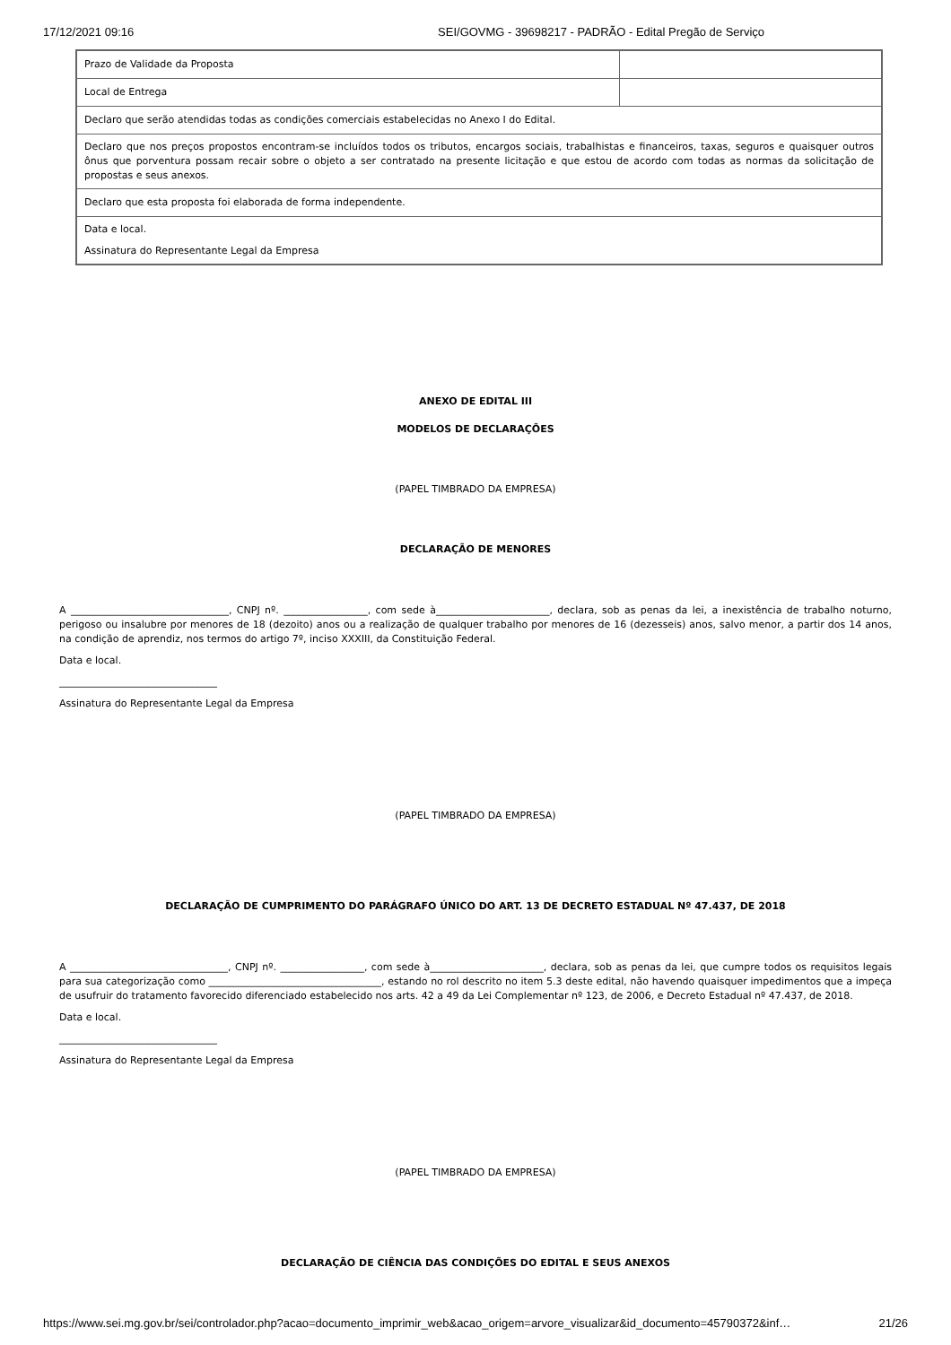17/12/2021 09:16 SEI/GOVMG - 39698217 - PADRÃO - Edital Pregão de Serviço
| Prazo de Validade da Proposta | |
| Local de Entrega | |
| Declaro que serão atendidas todas as condições comerciais estabelecidas no Anexo I do Edital. | |
| Declaro que nos preços propostos encontram-se incluídos todos os tributos, encargos sociais, trabalhistas e financeiros, taxas, seguros e quaisquer outros ônus que porventura possam recair sobre o objeto a ser contratado na presente licitação e que estou de acordo com todas as normas da solicitação de propostas e seus anexos. | |
| Declaro que esta proposta foi elaborada de forma independente. | |
| Data e local. Assinatura do Representante Legal da Empresa | |
ANEXO DE EDITAL III
MODELOS DE DECLARAÇÕES
(PAPEL TIMBRADO DA EMPRESA)
DECLARAÇÃO DE MENORES
A ________________________________, CNPJ nº. _________________, com sede à_______________________, declara, sob as penas da lei, a inexistência de trabalho noturno, perigoso ou insalubre por menores de 18 (dezoito) anos ou a realização de qualquer trabalho por menores de 16 (dezesseis) anos, salvo menor, a partir dos 14 anos, na condição de aprendiz, nos termos do artigo 7º, inciso XXXIII, da Constituição Federal.
Data e local.
________________________________
Assinatura do Representante Legal da Empresa
(PAPEL TIMBRADO DA EMPRESA)
DECLARAÇÃO DE CUMPRIMENTO DO PARÁGRAFO ÚNICO DO ART. 13 DE DECRETO ESTADUAL Nº 47.437, DE 2018
A ________________________________, CNPJ nº. _________________, com sede à_______________________, declara, sob as penas da lei, que cumpre todos os requisitos legais para sua categorização como ___________________________________, estando no rol descrito no item 5.3 deste edital, não havendo quaisquer impedimentos que a impeça de usufruir do tratamento favorecido diferenciado estabelecido nos arts. 42 a 49 da Lei Complementar nº 123, de 2006, e Decreto Estadual nº 47.437, de 2018.
Data e local.
________________________________
Assinatura do Representante Legal da Empresa
(PAPEL TIMBRADO DA EMPRESA)
DECLARAÇÃO DE CIÊNCIA DAS CONDIÇÕES DO EDITAL E SEUS ANEXOS
https://www.sei.mg.gov.br/sei/controlador.php?acao=documento_imprimir_web&acao_origem=arvore_visualizar&id_documento=45790372&inf… 21/26